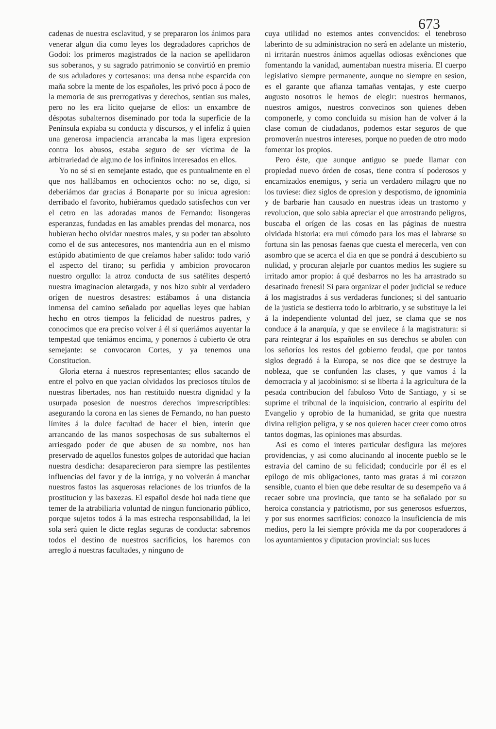673
cadenas de nuestra esclavitud, y se prepararon los ánimos para venerar algun dia como leyes los degradadores caprichos de Godoi: los primeros magistrados de la nacion se apellidaron sus soberanos, y su sagrado patrimonio se convirtió en premio de sus aduladores y cortesanos: una densa nube esparcida con maña sobre la mente de los españoles, les privó poco á poco de la memoria de sus prerrogativas y derechos, sentian sus males, pero no les era lícito quejarse de ellos: un enxambre de déspotas subalternos diseminado por toda la superficie de la Península expiaba su conducta y discursos, y el infeliz á quien una generosa impaciencia arrancaba la mas ligera expresion contra los abusos, estaba seguro de ser víctima de la arbitrariedad de alguno de los infinitos interesados en ellos.
Yo no sé si en semejante estado, que es puntualmente en el que nos hallábamos en ochocientos ocho: no se, digo, si deberiámos dar gracias á Bonaparte por su inicua agresion: derribado el favorito, hubiéramos quedado satisfechos con ver el cetro en las adoradas manos de Fernando: lisongeras esperanzas, fundadas en las amables prendas del monarca, nos hubieran hecho olvidar nuestros males, y su poder tan absoluto como el de sus antecesores, nos mantendria aun en el mismo estúpido abatimiento de que creíamos haber salido: todo varió el aspecto del tirano; su perfidia y ambicion provocaron nuestro orgullo: la atroz conducta de sus satélites despertó nuestra imaginacion aletargada, y nos hizo subir al verdadero orígen de nuestros desastres: estábamos á una distancia inmensa del camino señalado por aquellas leyes que habian hecho en otros tiempos la felicidad de nuestros padres, y conocimos que era preciso volver á él si queriámos auyentar la tempestad que teniámos encima, y ponernos á cubierto de otra semejante: se convocaron Cortes, y ya tenemos una Constitucion.
Gloria eterna á nuestros representantes; ellos sacando de entre el polvo en que yacian olvidados los preciosos títulos de nuestras libertades, nos han restituido nuestra dignidad y la usurpada posesion de nuestros derechos imprescriptibles: asegurando la corona en las sienes de Fernando, no han puesto límites á la dulce facultad de hacer el bien, ínterin que arrancando de las manos sospechosas de sus subalternos el arriesgado poder de que abusen de su nombre, nos han preservado de aquellos funestos golpes de autoridad que hacian nuestra desdicha: desaparecieron para siempre las pestilentes influencias del favor y de la intriga, y no volverán á manchar nuestros fastos las asquerosas relaciones de los triunfos de la prostitucion y las baxezas. El español desde hoi nada tiene que temer de la atrabiliaria voluntad de ningun funcionario público, porque sujetos todos á la mas estrecha responsabilidad, la lei sola será quien le dicte reglas seguras de conducta: sabremos todos el destino de nuestros sacrificios, los haremos con arreglo á nuestras facultades, y ninguno de
cuya utilidad no estemos antes convencidos: el tenebroso laberinto de su administracion no será en adelante un misterio, ni irritarán nuestros ánimos aquellas odiosas exênciones que fomentando la vanidad, aumentaban nuestra miseria. El cuerpo legislativo siempre permanente, aunque no siempre en sesion, es el garante que afianza tamañas ventajas, y este cuerpo augusto nosotros le hemos de elegir: nuestros hermanos, nuestros amigos, nuestros convecinos son quienes deben componerle, y como concluida su mision han de volver á la clase comun de ciudadanos, podemos estar seguros de que promoverán nuestros intereses, porque no pueden de otro modo fomentar los propios.
Pero éste, que aunque antiguo se puede llamar con propiedad nuevo órden de cosas, tiene contra sí poderosos y encarnizados enemigos, y seria un verdadero milagro que no los tuviese: diez siglos de opresion y despotismo, de ignominia y de barbarie han causado en nuestras ideas un trastorno y revolucion, que solo sabia apreciar el que arrostrando peligros, buscaba el orígen de las cosas en las páginas de nuestra olvidada historia: era mui cómodo para los mas el labrarse su fortuna sin las penosas faenas que cuesta el merecerla, ven con asombro que se acerca el dia en que se pondrá á descubierto su nulidad, y procuran alejarle por cuantos medios les sugiere su irritado amor propio: á qué desbarros no les ha arrastrado su desatinado frenesí! Si para organizar el poder judicial se reduce á los magistrados á sus verdaderas funciones; si del santuario de la justicia se destierra todo lo arbitrario, y se substituye la lei á la independiente voluntad del juez, se clama que se nos conduce á la anarquía, y que se envilece á la magistratura: si para reintegrar á los españoles en sus derechos se abolen con los señoríos los restos del gobierno feudal, que por tantos siglos degradó á la Europa, se nos dice que se destruye la nobleza, que se confunden las clases, y que vamos á la democracia y al jacobinismo: si se liberta á la agricultura de la pesada contribucion del fabuloso Voto de Santiago, y si se suprime el tribunal de la inquisicion, contrario al espíritu del Evangelio y oprobio de la humanidad, se grita que nuestra divina religion peligra, y se nos quieren hacer creer como otros tantos dogmas, las opiniones mas absurdas.
Asi es como el interes particular desfigura las mejores providencias, y asi como alucinando al inocente pueblo se le estravia del camino de su felicidad; conducirle por él es el epílogo de mis obligaciones, tanto mas gratas á mi corazon sensible, cuanto el bien que debe resultar de su desempeño va á recaer sobre una provincia, que tanto se ha señalado por su heroica constancia y patriotismo, por sus generosos esfuerzos, y por sus enormes sacrificios: conozco la insuficiencia de mis medios, pero la lei siempre próvida me da por cooperadores á los ayuntamientos y diputacion provincial: sus luces